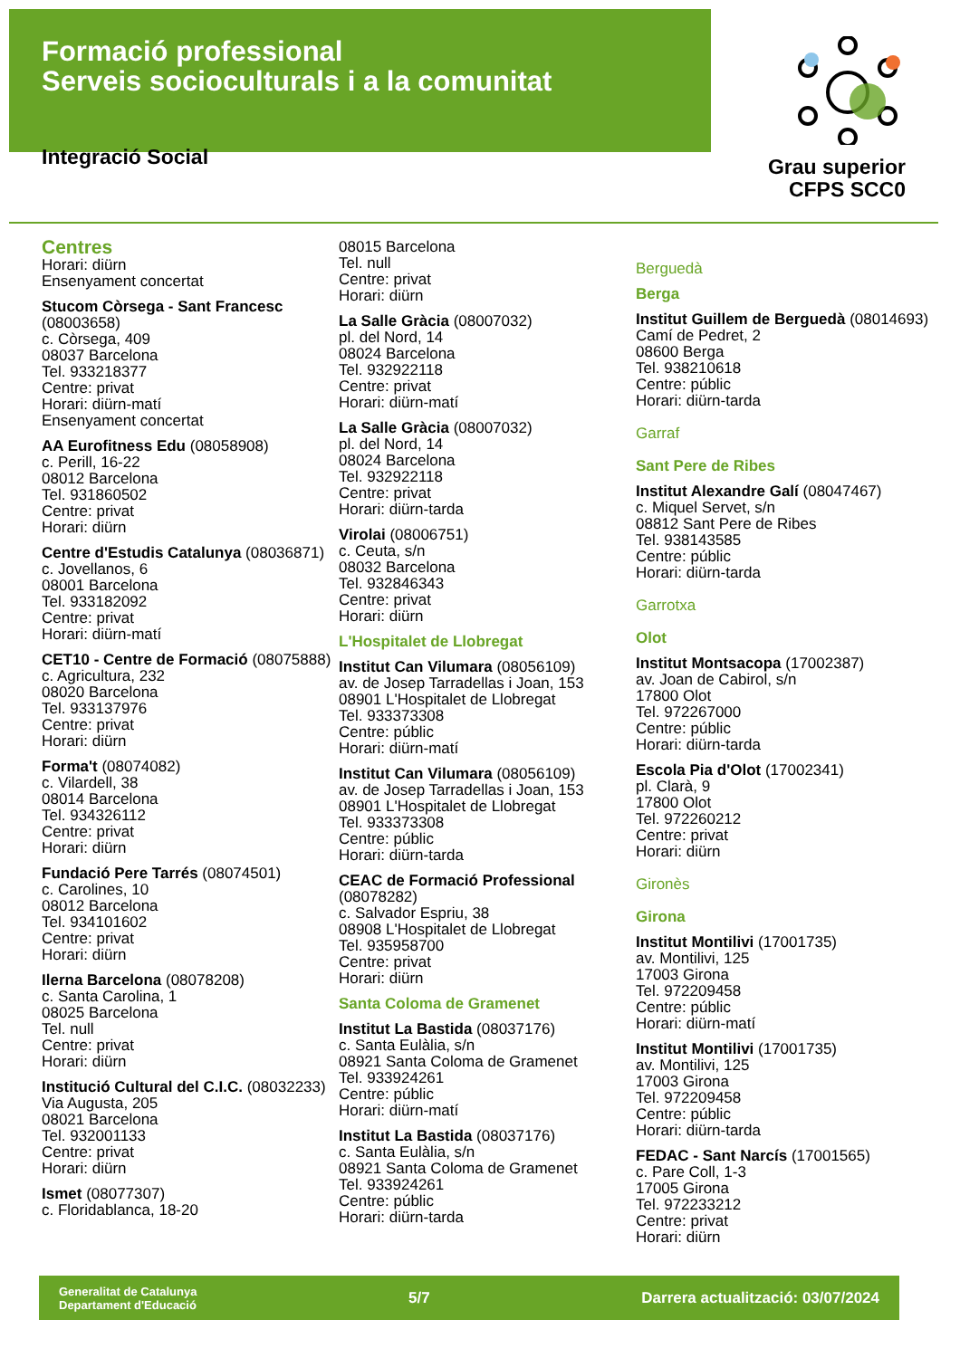Formació professional
Serveis socioculturals i a la comunitat
Integració Social
Grau superior
CFPS SCC0
Centres
Horari: diürn
Ensenyament concertat
Stucom Còrsega - Sant Francesc (08003658)
c. Còrsega, 409
08037 Barcelona
Tel. 933218377
Centre: privat
Horari: diürn-matí
Ensenyament concertat
AA Eurofitness Edu (08058908)
c. Perill, 16-22
08012 Barcelona
Tel. 931860502
Centre: privat
Horari: diürn
Centre d'Estudis Catalunya (08036871)
c. Jovellanos, 6
08001 Barcelona
Tel. 933182092
Centre: privat
Horari: diürn-matí
CET10 - Centre de Formació (08075888)
c. Agricultura, 232
08020 Barcelona
Tel. 933137976
Centre: privat
Horari: diürn
Forma't (08074082)
c. Vilardell, 38
08014 Barcelona
Tel. 934326112
Centre: privat
Horari: diürn
Fundació Pere Tarrés (08074501)
c. Carolines, 10
08012 Barcelona
Tel. 934101602
Centre: privat
Horari: diürn
Ilerna Barcelona (08078208)
c. Santa Carolina, 1
08025 Barcelona
Tel. null
Centre: privat
Horari: diürn
Institució Cultural del C.I.C. (08032233)
Via Augusta, 205
08021 Barcelona
Tel. 932001133
Centre: privat
Horari: diürn
Ismet (08077307)
c. Floridablanca, 18-20
08015 Barcelona
Tel. null
Centre: privat
Horari: diürn
La Salle Gràcia (08007032)
pl. del Nord, 14
08024 Barcelona
Tel. 932922118
Centre: privat
Horari: diürn-matí
La Salle Gràcia (08007032)
pl. del Nord, 14
08024 Barcelona
Tel. 932922118
Centre: privat
Horari: diürn-tarda
Virolai (08006751)
c. Ceuta, s/n
08032 Barcelona
Tel. 932846343
Centre: privat
Horari: diürn
L'Hospitalet de Llobregat
Institut Can Vilumara (08056109)
av. de Josep Tarradellas i Joan, 153
08901 L'Hospitalet de Llobregat
Tel. 933373308
Centre: públic
Horari: diürn-matí
Institut Can Vilumara (08056109)
av. de Josep Tarradellas i Joan, 153
08901 L'Hospitalet de Llobregat
Tel. 933373308
Centre: públic
Horari: diürn-tarda
CEAC de Formació Professional (08078282)
c. Salvador Espriu, 38
08908 L'Hospitalet de Llobregat
Tel. 935958700
Centre: privat
Horari: diürn
Santa Coloma de Gramenet
Institut La Bastida (08037176)
c. Santa Eulàlia, s/n
08921 Santa Coloma de Gramenet
Tel. 933924261
Centre: públic
Horari: diürn-matí
Institut La Bastida (08037176)
c. Santa Eulàlia, s/n
08921 Santa Coloma de Gramenet
Tel. 933924261
Centre: públic
Horari: diürn-tarda
Berguedà
Berga
Institut Guillem de Berguedà (08014693)
Camí de Pedret, 2
08600 Berga
Tel. 938210618
Centre: públic
Horari: diürn-tarda
Garraf
Sant Pere de Ribes
Institut Alexandre Galí (08047467)
c. Miquel Servet, s/n
08812 Sant Pere de Ribes
Tel. 938143585
Centre: públic
Horari: diürn-tarda
Garrotxa
Olot
Institut Montsacopa (17002387)
av. Joan de Cabirol, s/n
17800 Olot
Tel. 972267000
Centre: públic
Horari: diürn-tarda
Escola Pia d'Olot (17002341)
pl. Clarà, 9
17800 Olot
Tel. 972260212
Centre: privat
Horari: diürn
Gironès
Girona
Institut Montilivi (17001735)
av. Montilivi, 125
17003 Girona
Tel. 972209458
Centre: públic
Horari: diürn-matí
Institut Montilivi (17001735)
av. Montilivi, 125
17003 Girona
Tel. 972209458
Centre: públic
Horari: diürn-tarda
FEDAC - Sant Narcís (17001565)
c. Pare Coll, 1-3
17005 Girona
Tel. 972233212
Centre: privat
Horari: diürn
Generalitat de Catalunya
Departament d'Educació 5/7 Darrera actualització: 03/07/2024